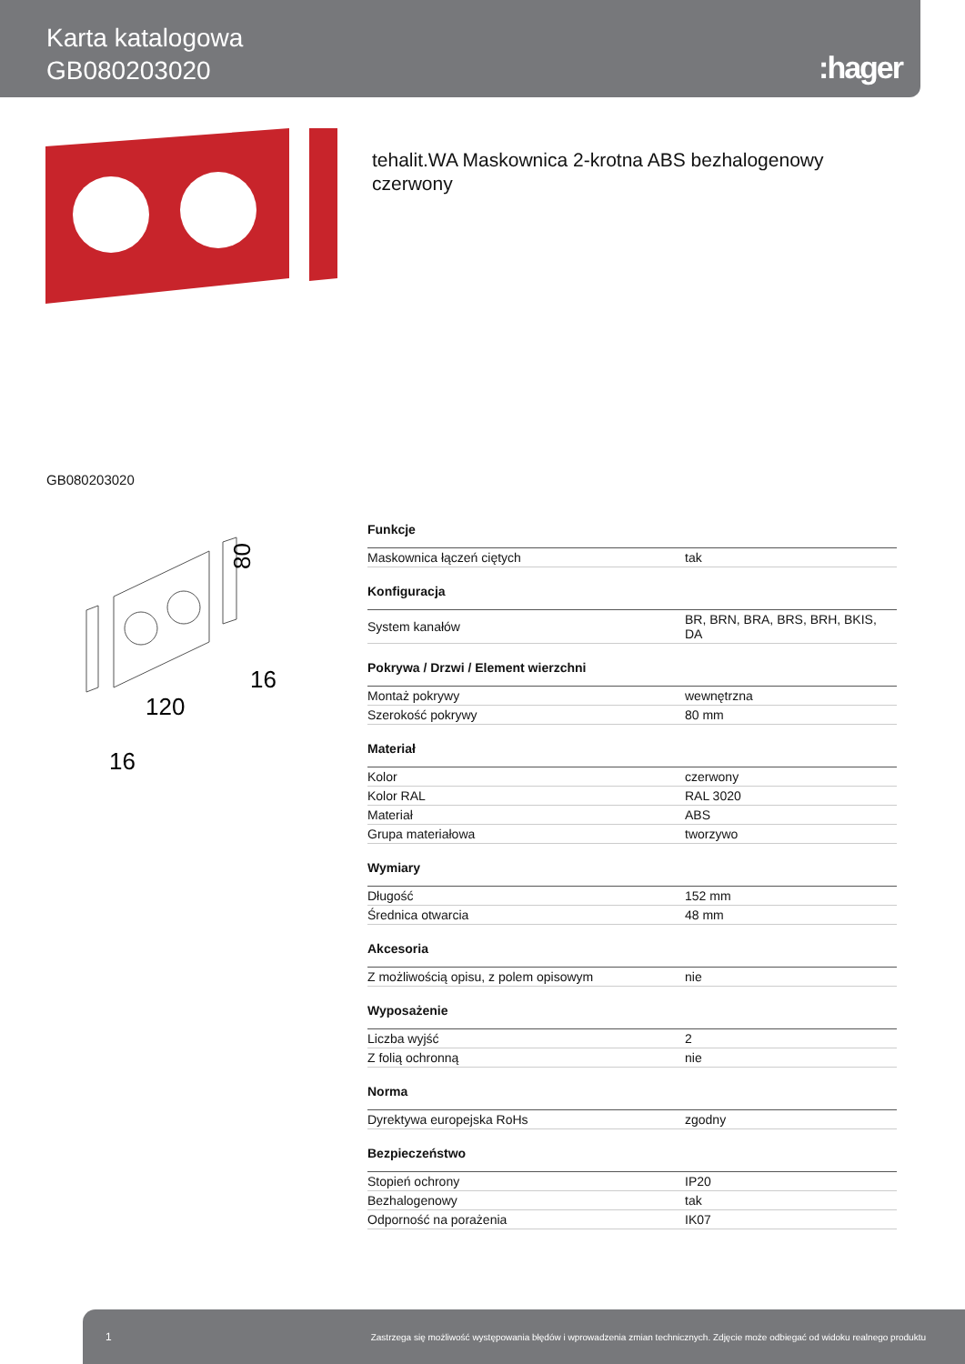Karta katalogowa
GB080203020
:hager
tehalit.WA Maskownica 2-krotna ABS bezhalogenowy czerwony
GB080203020
80
120
16
16
| Funkcje | |
| --- | --- |
| Maskownica łączeń ciętych | tak |
| Konfiguracja | |
| System kanałów | BR, BRN, BRA, BRS, BRH, BKIS, DA |
| Pokrywa / Drzwi / Element wierzchni | |
| Montaż pokrywy | wewnętrzna |
| Szerokość pokrywy | 80 mm |
| Materiał | |
| Kolor | czerwony |
| Kolor RAL | RAL 3020 |
| Materiał | ABS |
| Grupa materiałowa | tworzywo |
| Wymiary | |
| Długość | 152 mm |
| Średnica otwarcia | 48 mm |
| Akcesoria | |
| Z możliwością opisu, z polem opisowym | nie |
| Wyposażenie | |
| Liczba wyjść | 2 |
| Z folią ochronną | nie |
| Norma | |
| Dyrektywa europejska RoHs | zgodny |
| Bezpieczeństwo | |
| Stopień ochrony | IP20 |
| Bezhalogenowy | tak |
| Odporność na porażenia | IK07 |
1 Zastrzega się możliwość występowania błędów i wprowadzenia zmian technicznych. Zdjęcie może odbiegać od widoku realnego produktu